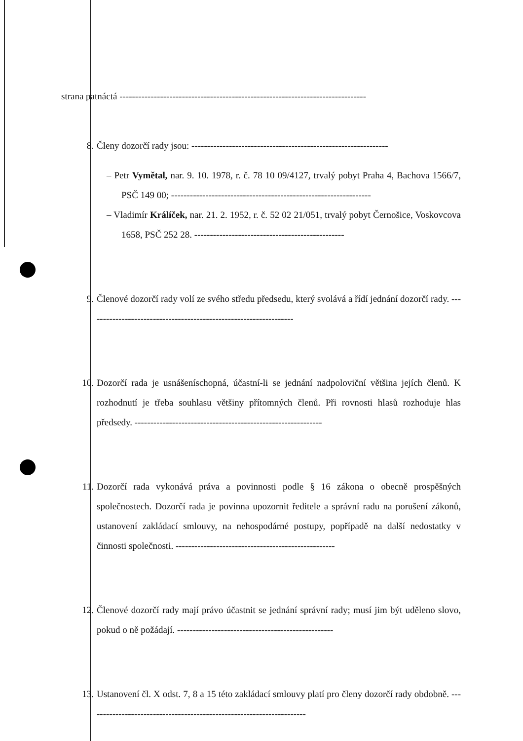strana patnáctá -------------------------------------------------------------------------------
8. Členy dozorčí rady jsou: ---------------------------------------------------------------
– Petr Vymětal, nar. 9. 10. 1978, r. č. 78 10 09/4127, trvalý pobyt Praha 4, Bachova 1566/7, PSČ 149 00; ----------------------------------------------------------------
– Vladimír Králíček, nar. 21. 2. 1952, r. č. 52 02 21/051, trvalý pobyt Černošice, Voskovcova 1658, PSČ 252 28. ------------------------------------------------
9. Členové dozorčí rady volí ze svého středu předsedu, který svolává a řídí jednání dozorčí rady. ------------------------------------------------------------------
10. Dozorčí rada je usnášeníschopná, účastní-li se jednání nadpoloviční většina jejích členů. K rozhodnutí je třeba souhlasu většiny přítomných členů. Při rovnosti hlasů rozhoduje hlas předsedy. ------------------------------------------------------------
11. Dozorčí rada vykonává práva a povinnosti podle § 16 zákona o obecně prospěšných společnostech. Dozorčí rada je povinna upozornit ředitele a správní radu na porušení zákonů, ustanovení zakládací smlouvy, na nehospodárné postupy, popřípadě na další nedostatky v činnosti společnosti. ---------------------------------------------------
12. Členové dozorčí rady mají právo účastnit se jednání správní rady; musí jim být uděleno slovo, pokud o ně požádají. --------------------------------------------------
13. Ustanovení čl. X odst. 7, 8 a 15 této zakládací smlouvy platí pro členy dozorčí rady obdobně. ----------------------------------------------------------------------